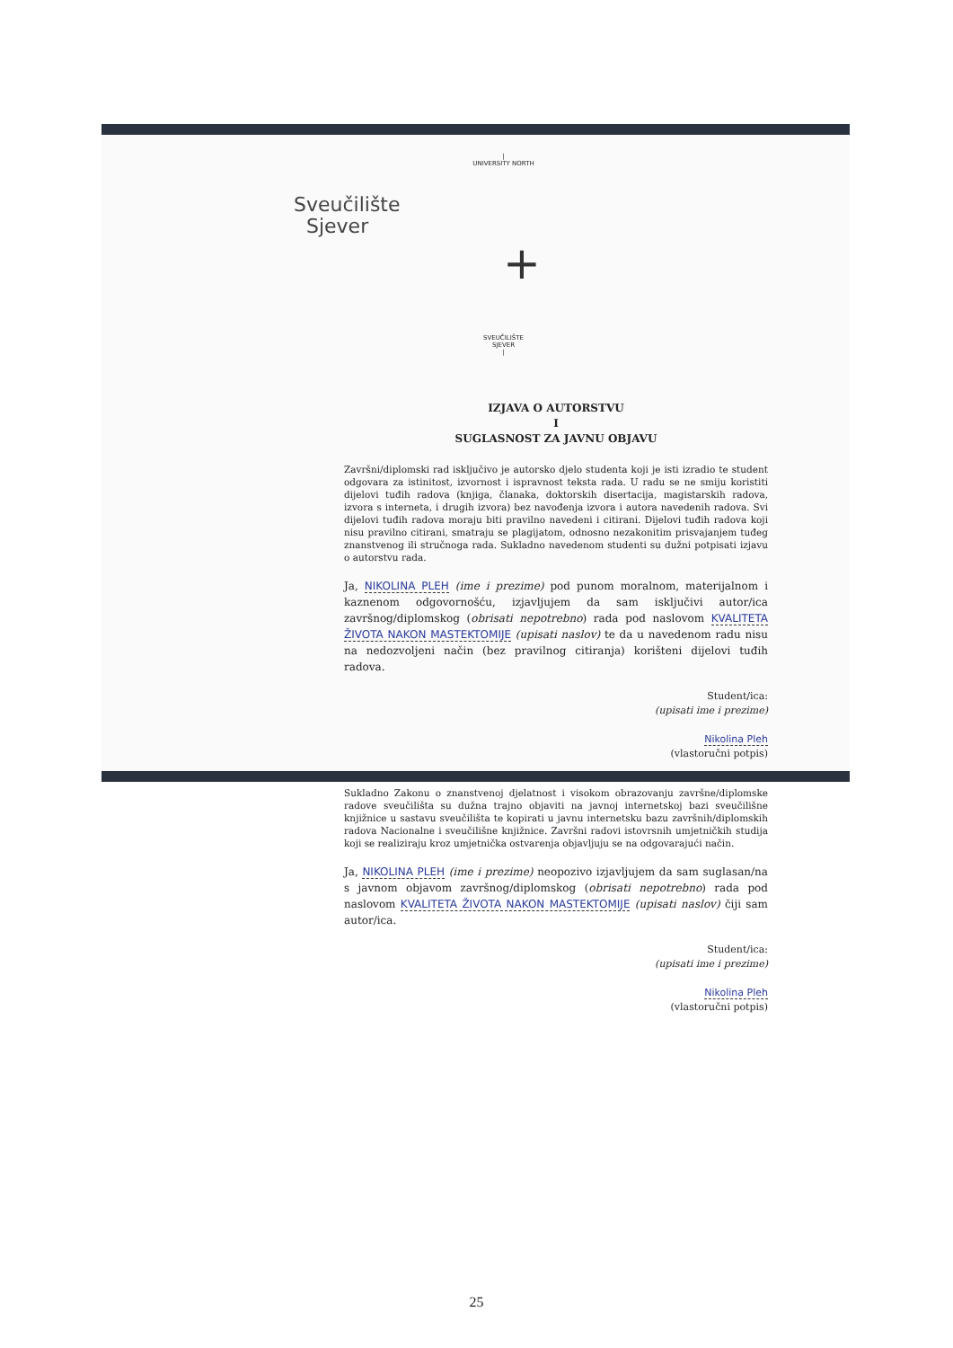|
UNIVERSITY NORTH
Sveučilište
Sjever
+
SVEUČILIŠTE
SJEVER
|
IZJAVA O AUTORSTVU
I
SUGLASNOST ZA JAVNU OBJAVU
Završni/diplomski rad isključivo je autorsko djelo studenta koji je isti izradio te student odgovara za istinitost, izvornost i ispravnost teksta rada. U radu se ne smiju koristiti dijelovi tuđih radova (knjiga, članaka, doktorskih disertacija, magistarskih radova, izvora s interneta, i drugih izvora) bez navođenja izvora i autora navedenih radova. Svi dijelovi tuđih radova moraju biti pravilno navedeni i citirani. Dijelovi tuđih radova koji nisu pravilno citirani, smatraju se plagijatom, odnosno nezakonitim prisvajanjem tuđeg znanstvenog ili stručnoga rada. Sukladno navedenom studenti su dužni potpisati izjavu o autorstvu rada.
Ja, NIKOLINA PLEH (ime i prezime) pod punom moralnom, materijalnom i kaznenom odgovornošću, izjavljujem da sam isključivi autor/ica završnog/diplomskog (obrisati nepotrebno) rada pod naslovom KVALITETA ŽIVOTA NAKON MASTEKTOMIJE (upisati naslov) te da u navedenom radu nisu na nedozvoljeni način (bez pravilnog citiranja) korišteni dijelovi tuđih radova.
Student/ica:
(upisati ime i prezime)
Nikolina Pleh
(vlastoručni potpis)
Sukladno Zakonu o znanstvenoj djelatnost i visokom obrazovanju završne/diplomske radove sveučilišta su dužna trajno objaviti na javnoj internetskoj bazi sveučilišne knjižnice u sastavu sveučilišta te kopirati u javnu internetsku bazu završnih/diplomskih radova Nacionalne i sveučilišne knjižnice. Završni radovi istovrsnih umjetničkih studija koji se realiziraju kroz umjetnička ostvarenja objavljuju se na odgovarajući način.
Ja, NIKOLINA PLEH (ime i prezime) neopozivo izjavljujem da sam suglasan/na s javnom objavom završnog/diplomskog (obrisati nepotrebno) rada pod naslovom KVALITETA ŽIVOTA NAKON MASTEKTOMIJE (upisati naslov) čiji sam autor/ica.
Student/ica:
(upisati ime i prezime)
Nikolina Pleh
(vlastoručni potpis)
25